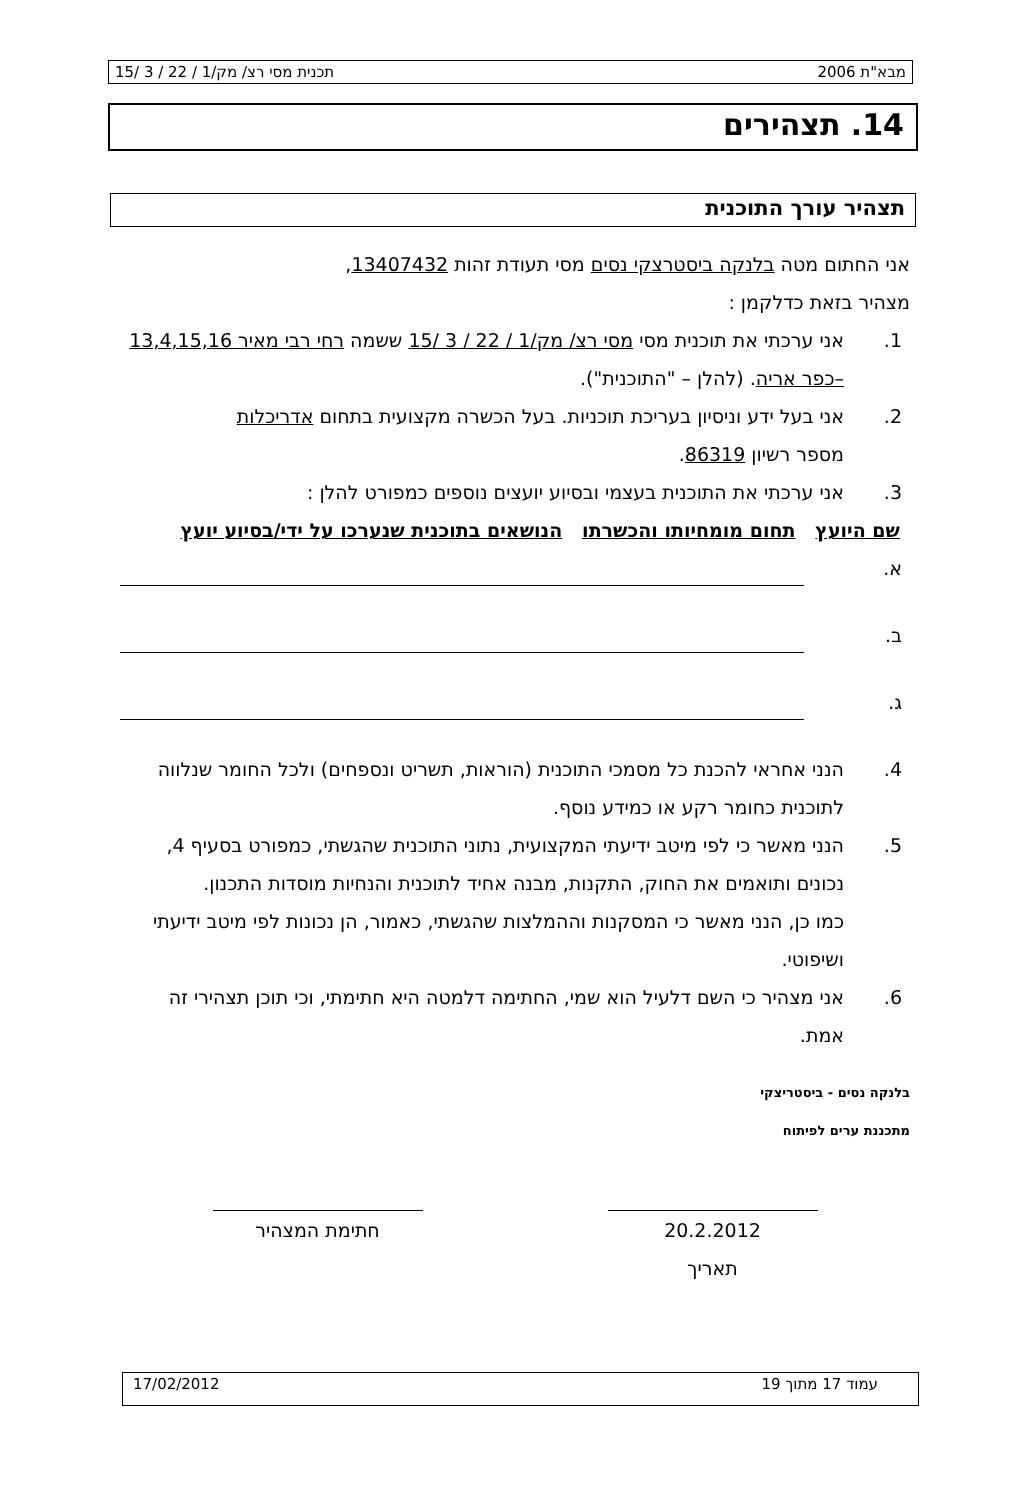מבא"ת 2006 תכנית מסי רצ/ מק/1 / 22 / 3 /15
14. תצהירים
תצהיר עורך התוכנית
אני החתום מטה בלנקה ביסטרצקי נסים מסי תעודת זהות 13407432,
מצהיר בזאת כדלקמן :
1. אני ערכתי את תוכנית מסי מסי רצ/ מק/1 / 22 / 3 /15 ששמה רחי רבי מאיר 13,4,15,16 –כפר אריה. (להלן – "התוכנית").
2. אני בעל ידע וניסיון בעריכת תוכניות. בעל הכשרה מקצועית בתחום אדריכלות
מספר רשיון 86319.
3. אני ערכתי את התוכנית בעצמי ובסיוע יועצים נוספים כמפורט להלן :
שם היועץ תחום מומחיותו והכשרתו הנושאים בתוכנית שנערכו על ידי/בסיוע יועץ
א.
ב.
ג.
4. הנני אחראי להכנת כל מסמכי התוכנית (הוראות, תשריט ונספחים) ולכל החומר שנלווה לתוכנית כחומר רקע או כמידע נוסף.
5. הנני מאשר כי לפי מיטב ידיעתי המקצועית, נתוני התוכנית שהגשתי, כמפורט בסעיף 4, נכונים ותואמים את החוק, התקנות, מבנה אחיד לתוכנית והנחיות מוסדות התכנון.
כמו כן, הנני מאשר כי המסקנות וההמלצות שהגשתי, כאמור, הן נכונות לפי מיטב ידיעתי ושיפוטי.
6. אני מצהיר כי השם דלעיל הוא שמי, החתימה דלמטה היא חתימתי, וכי תוכן תצהירי זה אמת.
בלנקה נסים - ביסטריצקי
מתכננת ערים לפיתוח
20.2.2012
תאריך
חתימת המצהיר
עמוד 17 מתוך 19 17/02/2012